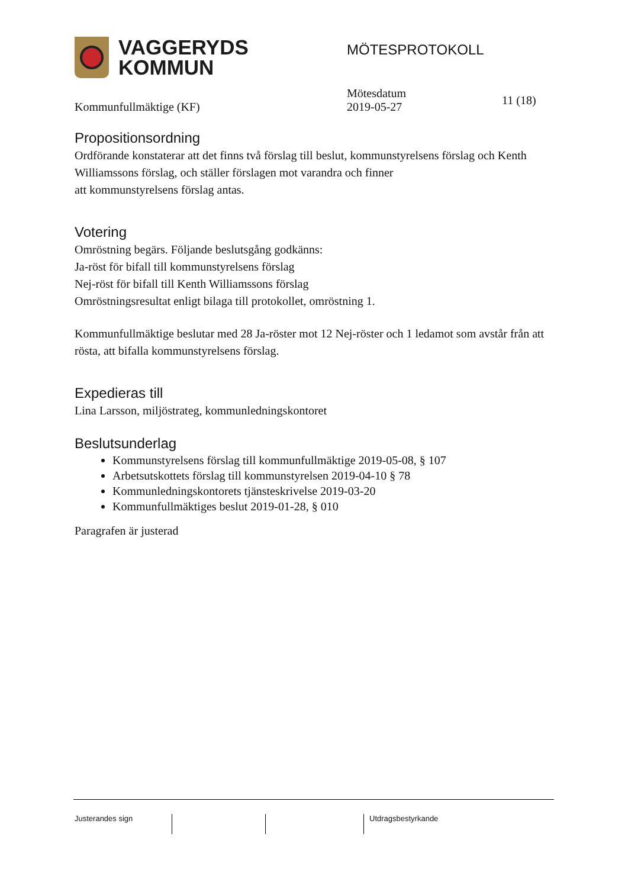VAGGERYDS
KOMMUN
MÖTESPROTOKOLL
Kommunfullmäktige (KF)
Mötesdatum
2019-05-27
11 (18)
Propositionsordning
Ordförande konstaterar att det finns två förslag till beslut, kommunstyrelsens förslag och Kenth Williamssons förslag, och ställer förslagen mot varandra och finner
att kommunstyrelsens förslag antas.
Votering
Omröstning begärs. Följande beslutsgång godkänns:
Ja-röst för bifall till kommunstyrelsens förslag
Nej-röst för bifall till Kenth Williamssons förslag
Omröstningsresultat enligt bilaga till protokollet, omröstning 1.
Kommunfullmäktige beslutar med 28 Ja-röster mot 12 Nej-röster och 1 ledamot som avstår från att rösta, att bifalla kommunstyrelsens förslag.
Expedieras till
Lina Larsson, miljöstrateg, kommunledningskontoret
Beslutsunderlag
Kommunstyrelsens förslag till kommunfullmäktige 2019-05-08, § 107
Arbetsutskottets förslag till kommunstyrelsen 2019-04-10 § 78
Kommunledningskontorets tjänsteskrivelse 2019-03-20
Kommunfullmäktiges beslut 2019-01-28, § 010
Paragrafen är justerad
Justerandes sign Utdragsbestyrkande